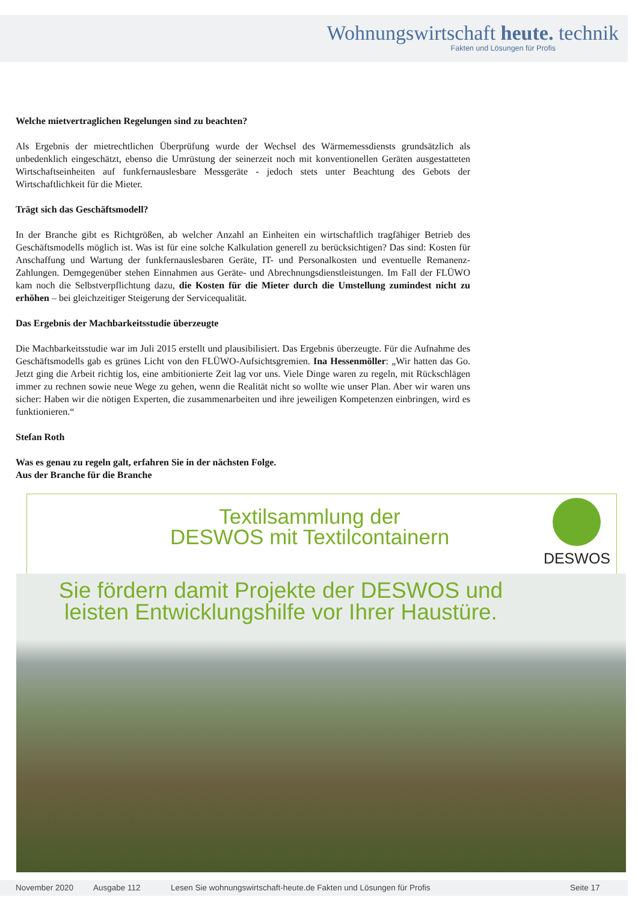Wohnungswirtschaft heute. technik
Fakten und Lösungen für Profis
Welche mietvertraglichen Regelungen sind zu beachten?
Als Ergebnis der mietrechtlichen Überprüfung wurde der Wechsel des Wärmemessdiensts grundsätzlich als unbedenklich eingeschätzt, ebenso die Umrüstung der seinerzeit noch mit konventionellen Geräten ausgestatteten Wirtschaftseinheiten auf funkfernauslesbare Messgeräte - jedoch stets unter Beachtung des Gebots der Wirtschaftlichkeit für die Mieter.
Trägt sich das Geschäftsmodell?
In der Branche gibt es Richtgrößen, ab welcher Anzahl an Einheiten ein wirtschaftlich tragfähiger Betrieb des Geschäftsmodells möglich ist. Was ist für eine solche Kalkulation generell zu berücksichtigen? Das sind: Kosten für Anschaffung und Wartung der funkfernauslesbaren Geräte, IT- und Personalkosten und eventuelle Remanenz-Zahlungen. Demgegenüber stehen Einnahmen aus Geräte- und Abrechnungsdienstleistungen. Im Fall der FLÜWO kam noch die Selbstverpflichtung dazu, die Kosten für die Mieter durch die Umstellung zumindest nicht zu erhöhen – bei gleichzeitiger Steigerung der Servicequalität.
Das Ergebnis der Machbarkeitsstudie überzeugte
Die Machbarkeitsstudie war im Juli 2015 erstellt und plausibilisiert. Das Ergebnis überzeugte. Für die Aufnahme des Geschäftsmodells gab es grünes Licht von den FLÜWO-Aufsichtsgremien. Ina Hessenmöller: „Wir hatten das Go. Jetzt ging die Arbeit richtig los, eine ambitionierte Zeit lag vor uns. Viele Dinge waren zu regeln, mit Rückschlägen immer zu rechnen sowie neue Wege zu gehen, wenn die Realität nicht so wollte wie unser Plan. Aber wir waren uns sicher: Haben wir die nötigen Experten, die zusammenarbeiten und ihre jeweiligen Kompetenzen einbringen, wird es funktionieren.“
Stefan Roth
Was es genau zu regeln galt, erfahren Sie in der nächsten Folge.
Aus der Branche für die Branche
Textilsammlung der
DESWOS mit Textilcontainern
DESWOS
Sie fördern damit Projekte der DESWOS und
leisten Entwicklungshilfe vor Ihrer Haustüre.
November 2020 Ausgabe 112 Lesen Sie wohnungswirtschaft-heute.de Fakten und Lösungen für Profis Seite 17